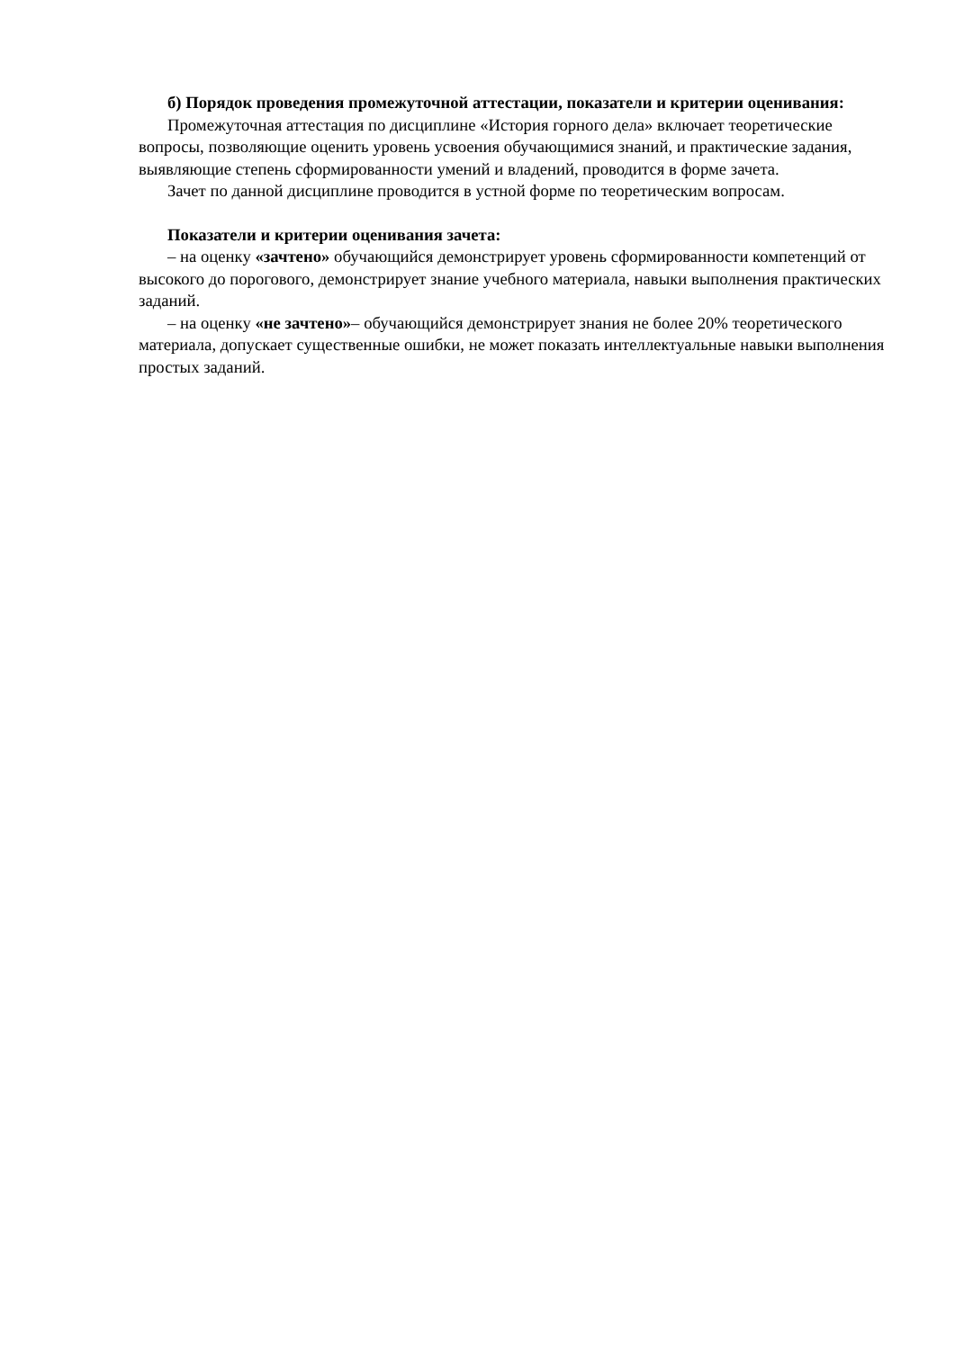б) Порядок проведения промежуточной аттестации, показатели и критерии оценивания:
Промежуточная аттестация по дисциплине «История горного дела» включает теоретические вопросы, позволяющие оценить уровень усвоения обучающимися знаний, и практические задания, выявляющие степень сформированности умений и владений, проводится в форме зачета.
Зачет по данной дисциплине проводится в устной форме по теоретическим вопросам.
Показатели и критерии оценивания зачета:
– на оценку «зачтено» обучающийся демонстрирует уровень сформированности компетенций от высокого до порогового, демонстрирует знание учебного материала, навыки выполнения практических заданий.
– на оценку «не зачтено»– обучающийся демонстрирует знания не более 20% теоретического материала, допускает существенные ошибки, не может показать интеллектуальные навыки выполнения простых заданий.